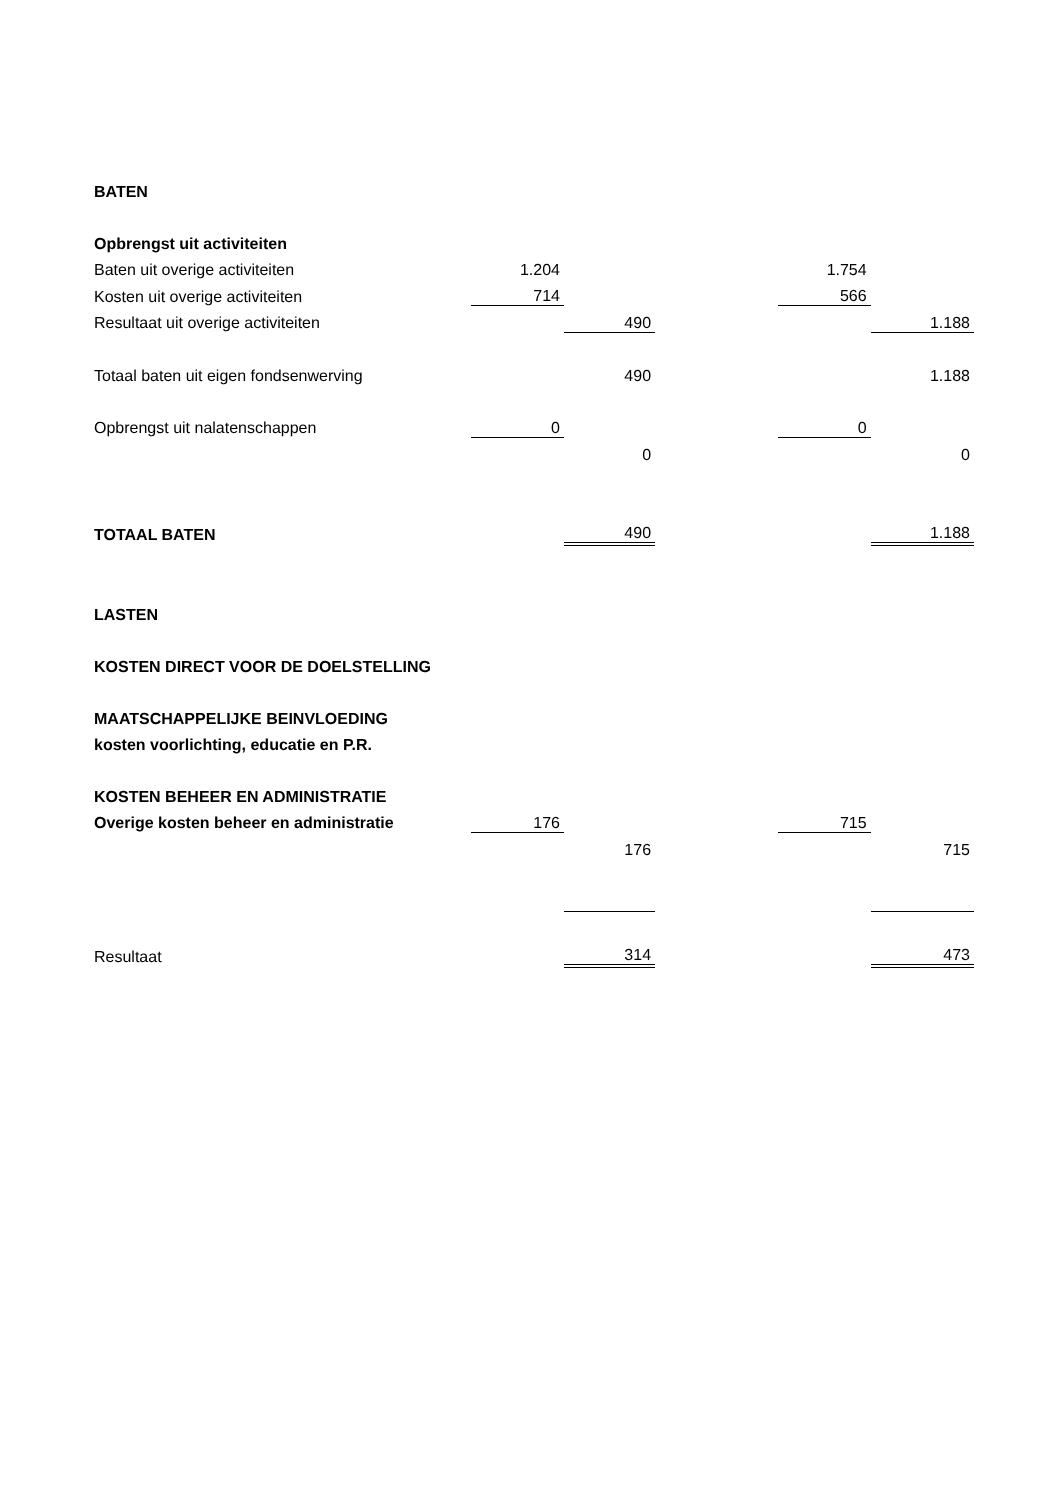| BATEN | | | | | |
| Opbrengst uit activiteiten | | | | | |
| Baten uit overige activiteiten | 1.204 | | | 1.754 | |
| Kosten uit overige activiteiten | 714 | | | 566 | |
| Resultaat uit overige activiteiten | | 490 | | | 1.188 |
| Totaal baten uit eigen fondsenwerving | | 490 | | | 1.188 |
| Opbrengst uit nalatenschappen | 0 | | | 0 | |
| | | 0 | | | 0 |
| TOTAAL BATEN | | 490 | | | 1.188 |
| LASTEN | | | | | |
| KOSTEN DIRECT VOOR DE DOELSTELLING | | | | | |
| MAATSCHAPPELIJKE BEINVLOEDING | | | | | |
| kosten voorlichting, educatie en P.R. | | | | | |
| KOSTEN BEHEER EN ADMINISTRATIE | | | | | |
| Overige kosten beheer en administratie | 176 | | | 715 | |
| | | 176 | | | 715 |
| Resultaat | | 314 | | | 473 |